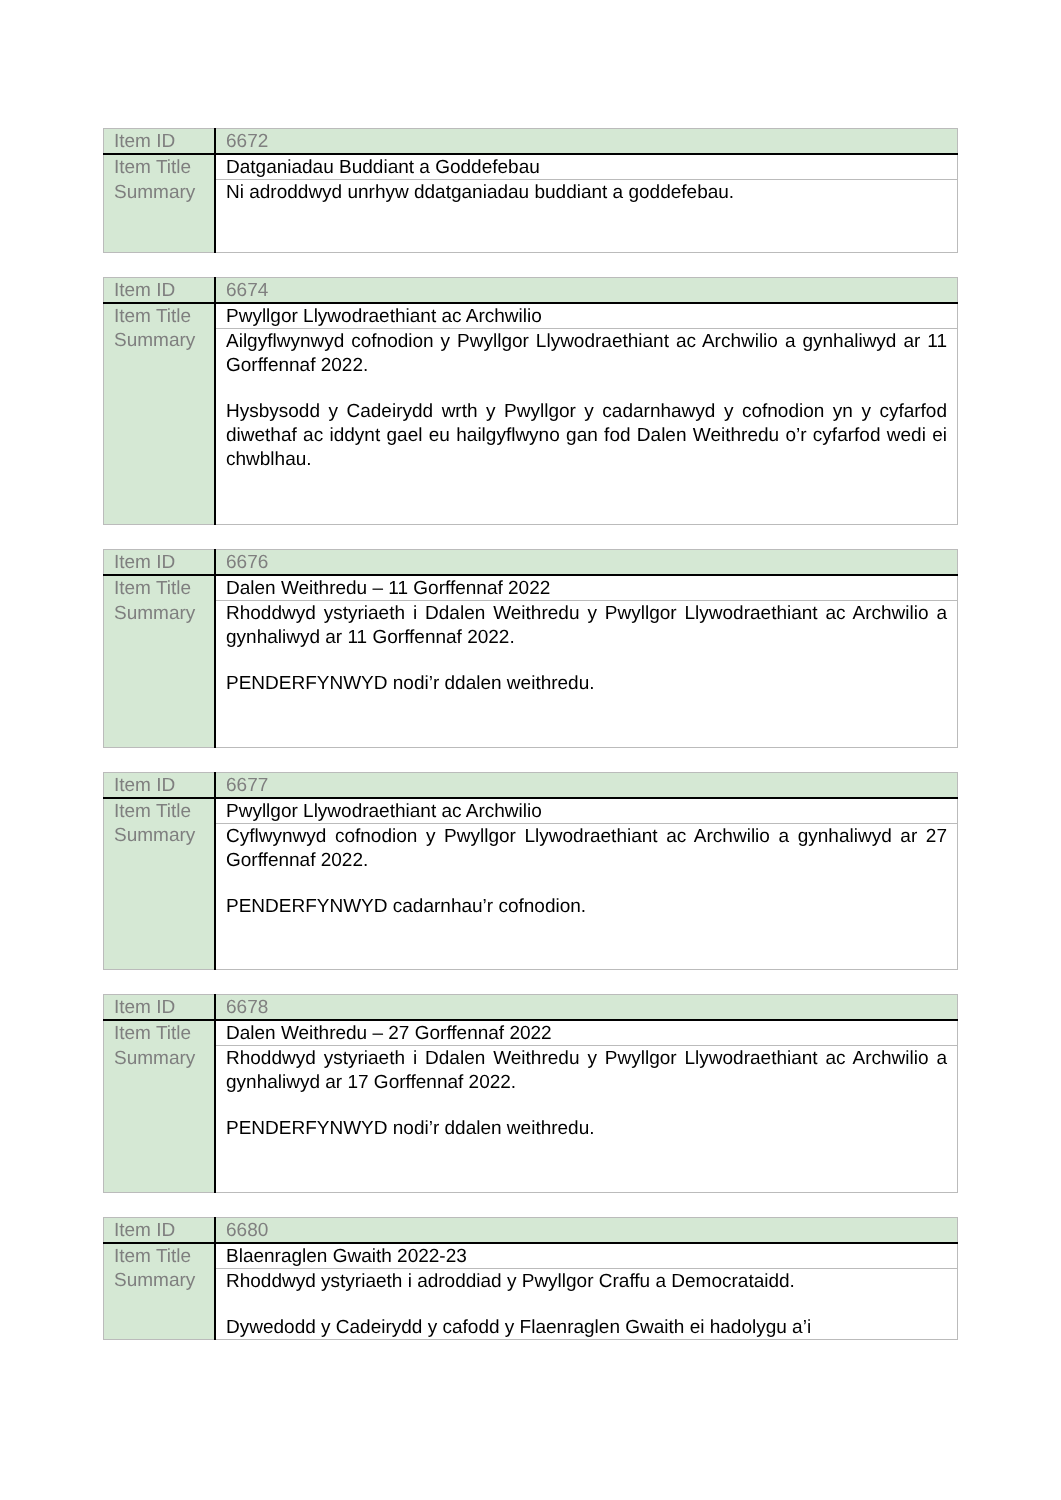| Item ID | 6672 |
| Item Title | Datganiadau Buddiant a Goddefebau |
| Summary | Ni adroddwyd unrhyw ddatganiadau buddiant a goddefebau. |
| Item ID | 6674 |
| Item Title | Pwyllgor Llywodraethiant ac Archwilio |
| Summary | Ailgyflwynwyd cofnodion y Pwyllgor Llywodraethiant ac Archwilio a gynhaliwyd ar 11 Gorffennaf 2022. Hysbysodd y Cadeirydd wrth y Pwyllgor y cadarnhawyd y cofnodion yn y cyfarfod diwethaf ac iddynt gael eu hailgyflwyno gan fod Dalen Weithredu o’r cyfarfod wedi ei chwblhau. |
| Item ID | 6676 |
| Item Title | Dalen Weithredu – 11 Gorffennaf 2022 |
| Summary | Rhoddwyd ystyriaeth i Ddalen Weithredu y Pwyllgor Llywodraethiant ac Archwilio a gynhaliwyd ar 11 Gorffennaf 2022. PENDERFYNWYD nodi’r ddalen weithredu. |
| Item ID | 6677 |
| Item Title | Pwyllgor Llywodraethiant ac Archwilio |
| Summary | Cyflwynwyd cofnodion y Pwyllgor Llywodraethiant ac Archwilio a gynhaliwyd ar 27 Gorffennaf 2022. PENDERFYNWYD cadarnhau’r cofnodion. |
| Item ID | 6678 |
| Item Title | Dalen Weithredu – 27 Gorffennaf 2022 |
| Summary | Rhoddwyd ystyriaeth i Ddalen Weithredu y Pwyllgor Llywodraethiant ac Archwilio a gynhaliwyd ar 17 Gorffennaf 2022. PENDERFYNWYD nodi’r ddalen weithredu. |
| Item ID | 6680 |
| Item Title | Blaenraglen Gwaith 2022-23 |
| Summary | Rhoddwyd ystyriaeth i adroddiad y Pwyllgor Craffu a Democrataidd. Dywedodd y Cadeirydd y cafodd y Flaenraglen Gwaith ei hadolygu a’i |